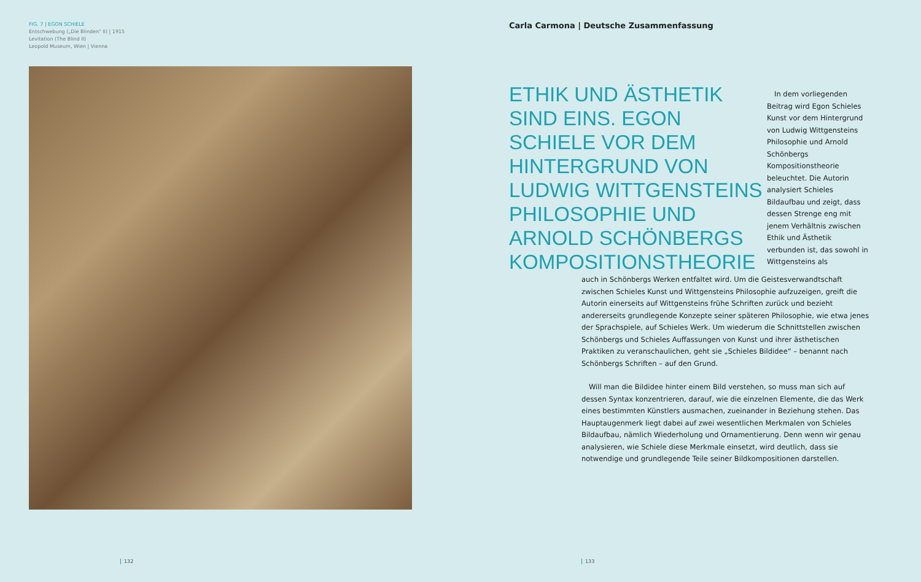FIG. 7 | EGON SCHIELE
Entschwebung („Die Blinden“ II) | 1915
Levitation (The Blind II)
Leopold Museum, Wien | Vienna
Carla Carmona | Deutsche Zusammenfassung
ETHIK UND ÄSTHETIK SIND EINS. EGON SCHIELE VOR DEM HINTERGRUND VON LUDWIG WITTGENSTEINS PHILOSOPHIE UND ARNOLD SCHÖNBERGS KOMPOSITIONSTHEORIE
In dem vorliegenden Beitrag wird Egon Schieles Kunst vor dem Hintergrund von Ludwig Wittgensteins Philosophie und Arnold Schönbergs Kompositionstheorie beleuchtet. Die Autorin analysiert Schieles Bildaufbau und zeigt, dass dessen Strenge eng mit jenem Verhältnis zwischen Ethik und Ästhetik verbunden ist, das sowohl in Wittgensteins als
auch in Schönbergs Werken entfaltet wird. Um die Geistesverwandtschaft zwischen Schieles Kunst und Wittgensteins Philosophie aufzuzeigen, greift die Autorin einerseits auf Wittgensteins frühe Schriften zurück und bezieht andererseits grundlegende Konzepte seiner späteren Philosophie, wie etwa jenes der Sprachspiele, auf Schieles Werk. Um wiederum die Schnittstellen zwischen Schönbergs und Schieles Auffassungen von Kunst und ihrer ästhetischen Praktiken zu veranschaulichen, geht sie „Schieles Bildidee“ – benannt nach Schönbergs Schriften – auf den Grund.
Will man die Bildidee hinter einem Bild verstehen, so muss man sich auf dessen Syntax konzentrieren, darauf, wie die einzelnen Elemente, die das Werk eines bestimmten Künstlers ausmachen, zueinander in Beziehung stehen. Das Hauptaugenmerk liegt dabei auf zwei wesentlichen Merkmalen von Schieles Bildaufbau, nämlich Wiederholung und Ornamentierung. Denn wenn wir genau analysieren, wie Schiele diese Merkmale einsetzt, wird deutlich, dass sie notwendige und grundlegende Teile seiner Bildkompositionen darstellen.
132 133